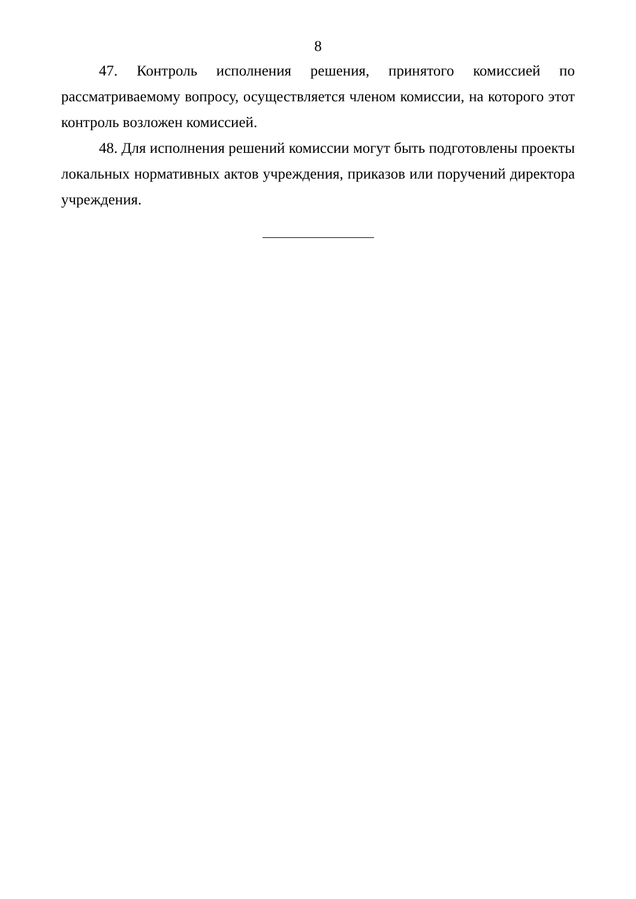8
47. Контроль исполнения решения, принятого комиссией по рассматриваемому вопросу, осуществляется членом комиссии, на которого этот контроль возложен комиссией.
48. Для исполнения решений комиссии могут быть подготовлены проекты локальных нормативных актов учреждения, приказов или поручений директора учреждения.